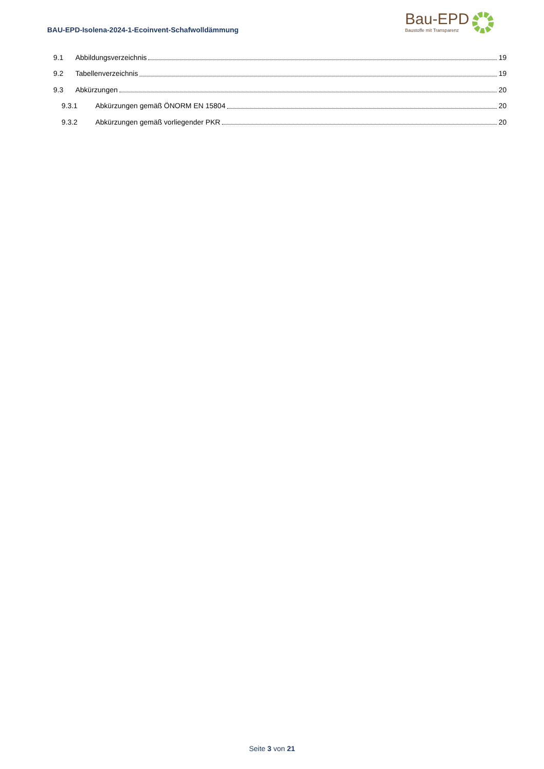BAU-EPD-Isolena-2024-1-Ecoinvent-Schafwolldämmung
Bau-EPD
Baustoffe mit Transparenz
9.1 Abbildungsverzeichnis 19
9.2 Tabellenverzeichnis 19
9.3 Abkürzungen 20
9.3.1 Abkürzungen gemäß ÖNORM EN 15804 20
9.3.2 Abkürzungen gemäß vorliegender PKR 20
Seite 3 von 21